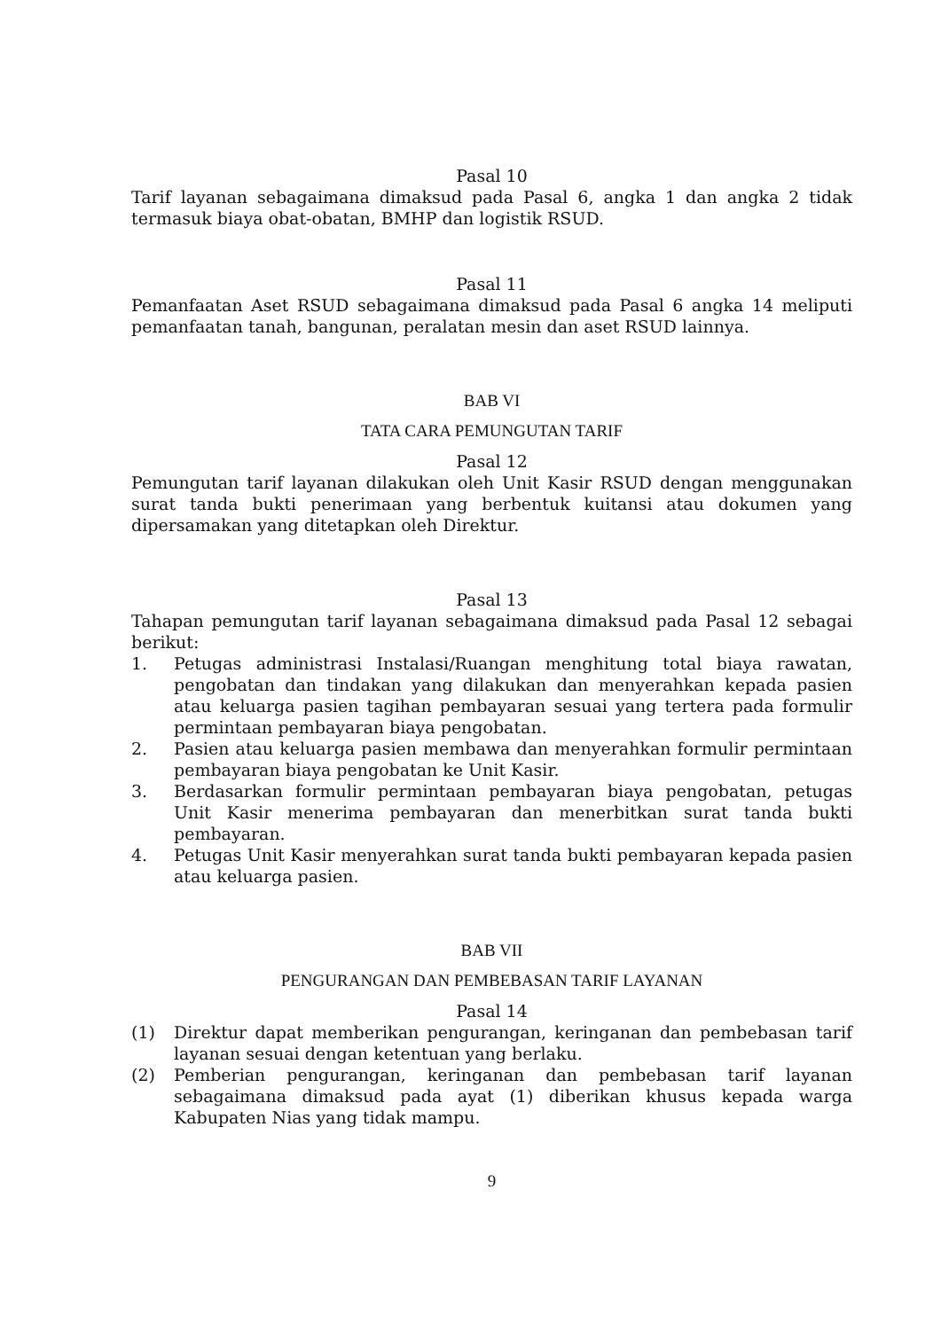Pasal 10
Tarif layanan sebagaimana dimaksud pada Pasal 6, angka 1 dan angka 2 tidak termasuk biaya obat-obatan, BMHP dan logistik RSUD.
Pasal 11
Pemanfaatan Aset RSUD sebagaimana dimaksud pada Pasal 6 angka 14 meliputi pemanfaatan tanah, bangunan, peralatan mesin dan aset RSUD lainnya.
BAB VI
TATA CARA PEMUNGUTAN TARIF
Pasal 12
Pemungutan tarif layanan dilakukan oleh Unit Kasir RSUD dengan menggunakan surat tanda bukti penerimaan yang berbentuk kuitansi atau dokumen yang dipersamakan yang ditetapkan oleh Direktur.
Pasal 13
Tahapan pemungutan tarif layanan sebagaimana dimaksud pada Pasal 12 sebagai berikut:
1. Petugas administrasi Instalasi/Ruangan menghitung total biaya rawatan, pengobatan dan tindakan yang dilakukan dan menyerahkan kepada pasien atau keluarga pasien tagihan pembayaran sesuai yang tertera pada formulir permintaan pembayaran biaya pengobatan.
2. Pasien atau keluarga pasien membawa dan menyerahkan formulir permintaan pembayaran biaya pengobatan ke Unit Kasir.
3. Berdasarkan formulir permintaan pembayaran biaya pengobatan, petugas Unit Kasir menerima pembayaran dan menerbitkan surat tanda bukti pembayaran.
4. Petugas Unit Kasir menyerahkan surat tanda bukti pembayaran kepada pasien atau keluarga pasien.
BAB VII
PENGURANGAN DAN PEMBEBASAN TARIF LAYANAN
Pasal 14
(1) Direktur dapat memberikan pengurangan, keringanan dan pembebasan tarif layanan sesuai dengan ketentuan yang berlaku.
(2) Pemberian pengurangan, keringanan dan pembebasan tarif layanan sebagaimana dimaksud pada ayat (1) diberikan khusus kepada warga Kabupaten Nias yang tidak mampu.
9